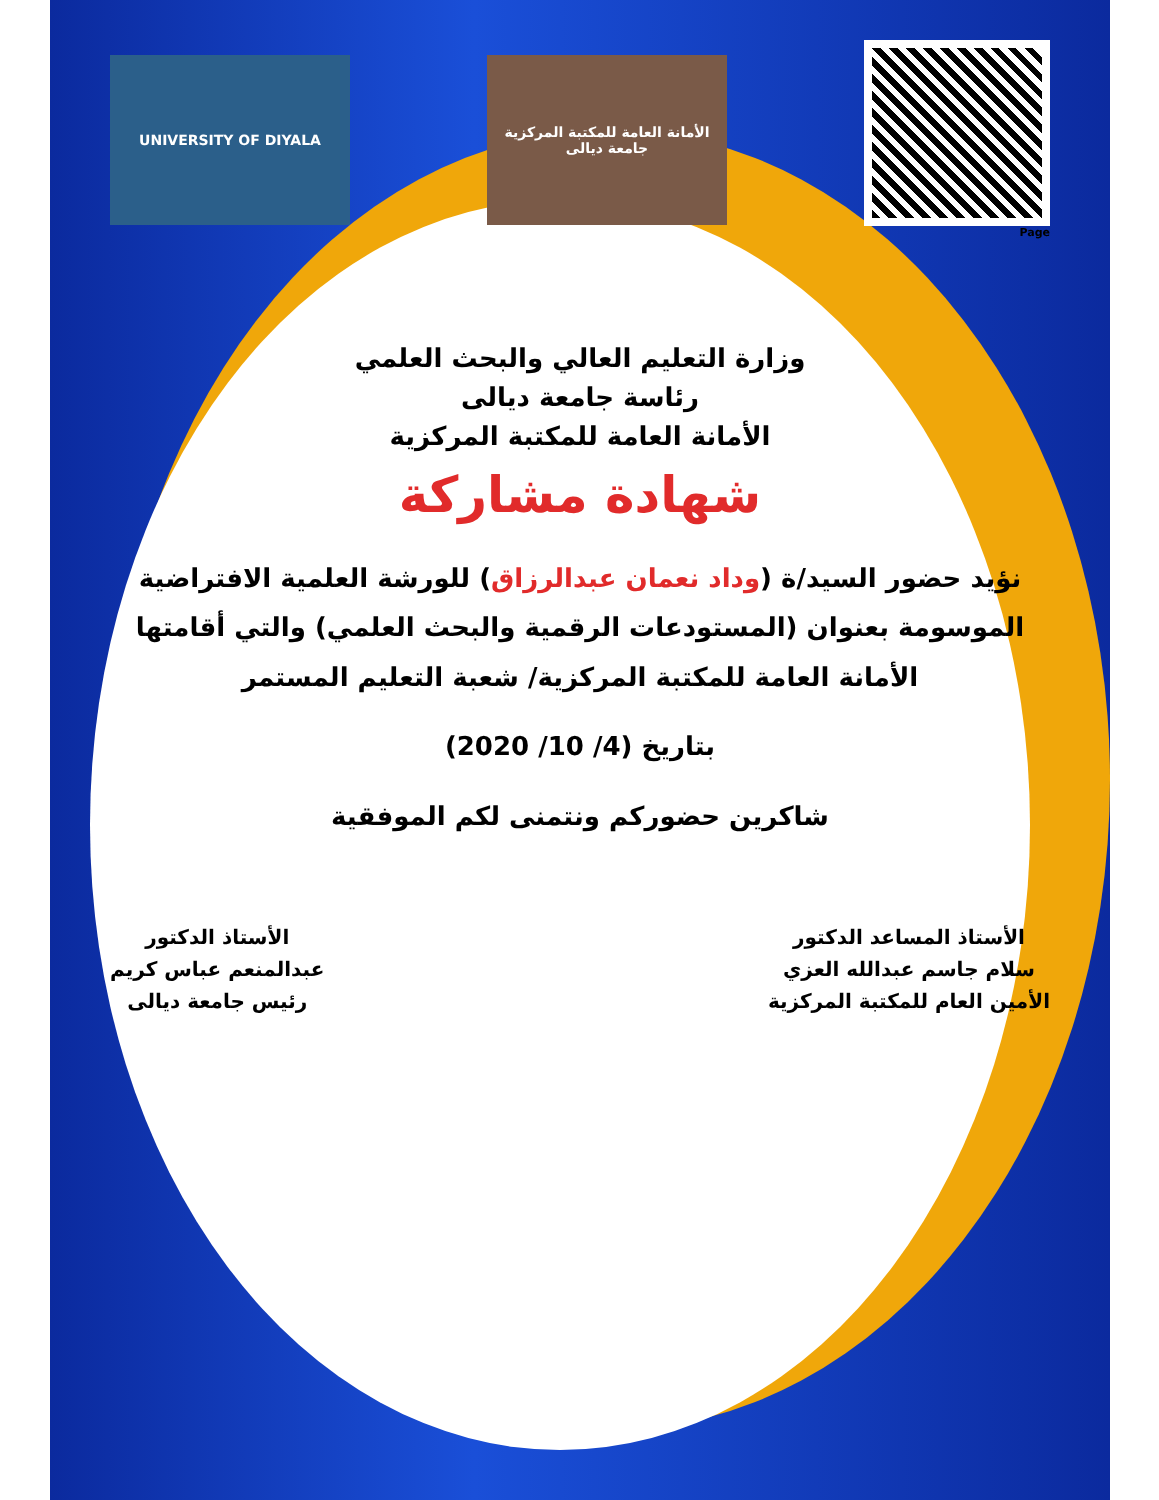UNIVERSITY OF DIYALA
الأمانة العامة للمكتبة المركزية جامعة ديالى
Page
وزارة التعليم العالي والبحث العلمي
رئاسة جامعة ديالى
الأمانة العامة للمكتبة المركزية
شهادة مشاركة
نؤيد حضور السيد/ة (وداد نعمان عبدالرزاق) للورشة العلمية الافتراضية الموسومة بعنوان (المستودعات الرقمية والبحث العلمي) والتي أقامتها الأمانة العامة للمكتبة المركزية/ شعبة التعليم المستمر
بتاريخ (4/ 10/ 2020)
شاكرين حضوركم ونتمنى لكم الموفقية
الأستاذ المساعد الدكتور
سلام جاسم عبدالله العزي
الأمين العام للمكتبة المركزية
الأستاذ الدكتور
عبدالمنعم عباس كريم
رئيس جامعة ديالى